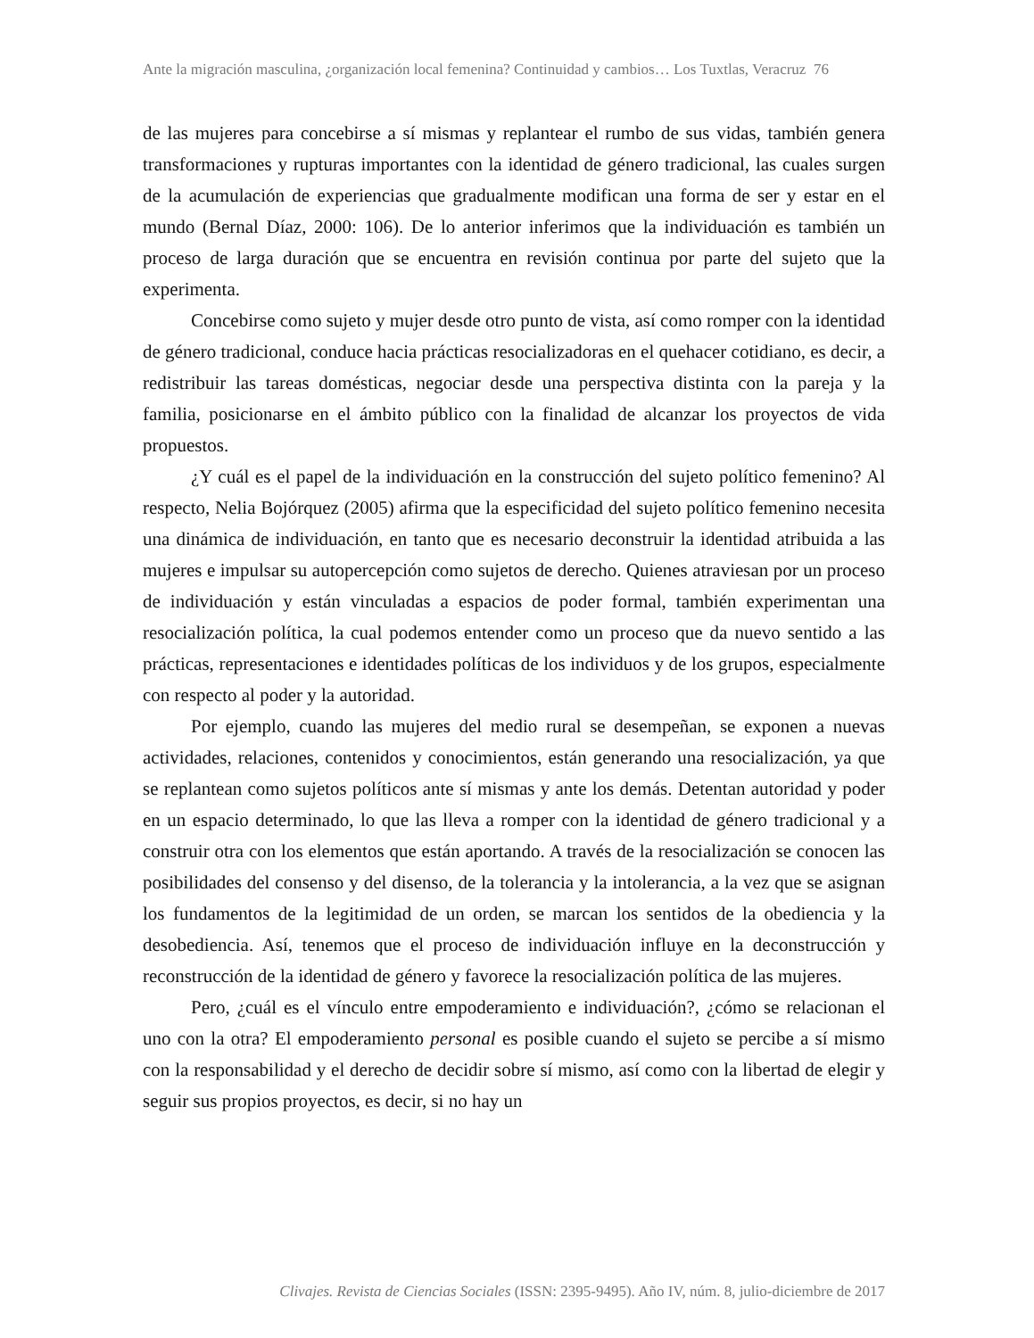Ante la migración masculina, ¿organización local femenina? Continuidad y cambios… Los Tuxtlas, Veracruz 76
de las mujeres para concebirse a sí mismas y replantear el rumbo de sus vidas, también genera transformaciones y rupturas importantes con la identidad de género tradicional, las cuales surgen de la acumulación de experiencias que gradualmente modifican una forma de ser y estar en el mundo (Bernal Díaz, 2000: 106). De lo anterior inferimos que la individuación es también un proceso de larga duración que se encuentra en revisión continua por parte del sujeto que la experimenta.
Concebirse como sujeto y mujer desde otro punto de vista, así como romper con la identidad de género tradicional, conduce hacia prácticas resocializadoras en el quehacer cotidiano, es decir, a redistribuir las tareas domésticas, negociar desde una perspectiva distinta con la pareja y la familia, posicionarse en el ámbito público con la finalidad de alcanzar los proyectos de vida propuestos.
¿Y cuál es el papel de la individuación en la construcción del sujeto político femenino? Al respecto, Nelia Bojórquez (2005) afirma que la especificidad del sujeto político femenino necesita una dinámica de individuación, en tanto que es necesario deconstruir la identidad atribuida a las mujeres e impulsar su autopercepción como sujetos de derecho. Quienes atraviesan por un proceso de individuación y están vinculadas a espacios de poder formal, también experimentan una resocialización política, la cual podemos entender como un proceso que da nuevo sentido a las prácticas, representaciones e identidades políticas de los individuos y de los grupos, especialmente con respecto al poder y la autoridad.
Por ejemplo, cuando las mujeres del medio rural se desempeñan, se exponen a nuevas actividades, relaciones, contenidos y conocimientos, están generando una resocialización, ya que se replantean como sujetos políticos ante sí mismas y ante los demás. Detentan autoridad y poder en un espacio determinado, lo que las lleva a romper con la identidad de género tradicional y a construir otra con los elementos que están aportando. A través de la resocialización se conocen las posibilidades del consenso y del disenso, de la tolerancia y la intolerancia, a la vez que se asignan los fundamentos de la legitimidad de un orden, se marcan los sentidos de la obediencia y la desobediencia. Así, tenemos que el proceso de individuación influye en la deconstrucción y reconstrucción de la identidad de género y favorece la resocialización política de las mujeres.
Pero, ¿cuál es el vínculo entre empoderamiento e individuación?, ¿cómo se relacionan el uno con la otra? El empoderamiento personal es posible cuando el sujeto se percibe a sí mismo con la responsabilidad y el derecho de decidir sobre sí mismo, así como con la libertad de elegir y seguir sus propios proyectos, es decir, si no hay un
Clivajes. Revista de Ciencias Sociales (ISSN: 2395-9495). Año IV, núm. 8, julio-diciembre de 2017